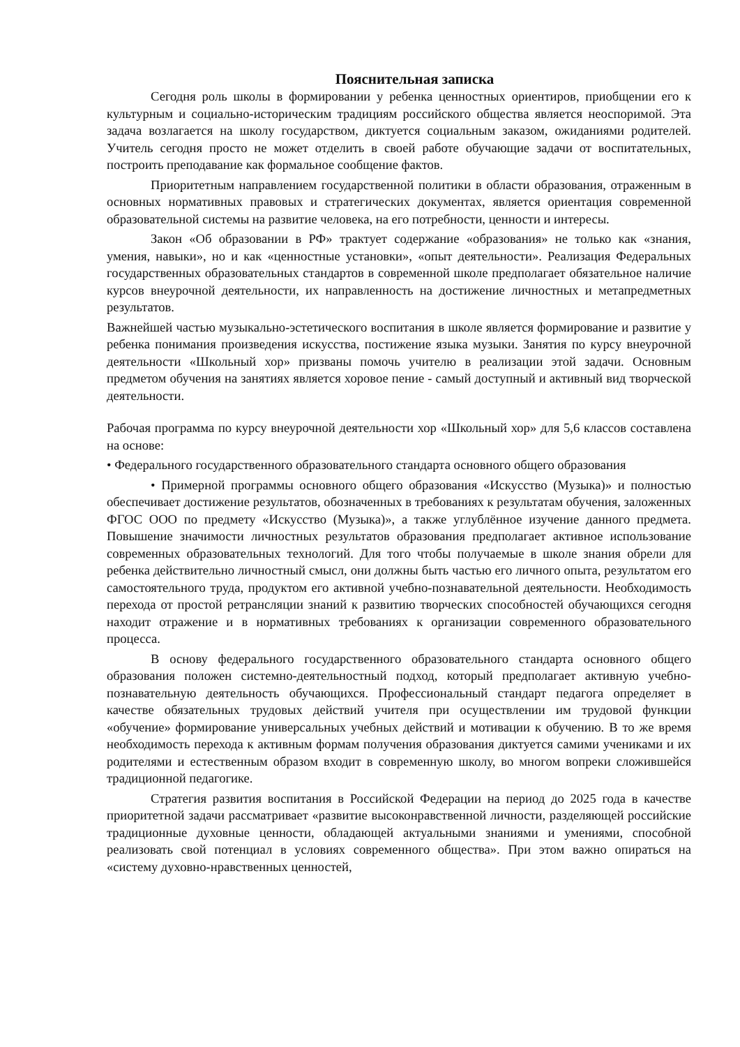Пояснительная записка
Сегодня роль школы в формировании у ребенка ценностных ориентиров, приобщении его к культурным и социально-историческим традициям российского общества является неоспоримой. Эта задача возлагается на школу государством, диктуется социальным заказом, ожиданиями родителей. Учитель сегодня просто не может отделить в своей работе обучающие задачи от воспитательных, построить преподавание как формальное сообщение фактов.
Приоритетным направлением государственной политики в области образования, отраженным в основных нормативных правовых и стратегических документах, является ориентация современной образовательной системы на развитие человека, на его потребности, ценности и интересы.
Закон «Об образовании в РФ» трактует содержание «образования» не только как «знания, умения, навыки», но и как «ценностные установки», «опыт деятельности». Реализация Федеральных государственных образовательных стандартов в современной школе предполагает обязательное наличие курсов внеурочной деятельности, их направленность на достижение личностных и метапредметных результатов.
Важнейшей частью музыкально-эстетического воспитания в школе является формирование и развитие у ребенка понимания произведения искусства, постижение языка музыки. Занятия по курсу внеурочной деятельности «Школьный хор» призваны помочь учителю в реализации этой задачи. Основным предметом обучения на занятиях является хоровое пение - самый доступный и активный вид творческой деятельности.
Рабочая программа по курсу внеурочной деятельности хор «Школьный хор» для 5,6 классов составлена на основе:
• Федерального государственного образовательного стандарта основного общего образования
• Примерной программы основного общего образования «Искусство (Музыка)» и полностью обеспечивает достижение результатов, обозначенных в требованиях к результатам обучения, заложенных ФГОС ООО по предмету «Искусство (Музыка)», а также углублённое изучение данного предмета. Повышение значимости личностных результатов образования предполагает активное использование современных образовательных технологий. Для того чтобы получаемые в школе знания обрели для ребенка действительно личностный смысл, они должны быть частью его личного опыта, результатом его самостоятельного труда, продуктом его активной учебно-познавательной деятельности. Необходимость перехода от простой ретрансляции знаний к развитию творческих способностей обучающихся сегодня находит отражение и в нормативных требованиях к организации современного образовательного процесса.
В основу федерального государственного образовательного стандарта основного общего образования положен системно-деятельностный подход, который предполагает активную учебно-познавательную деятельность обучающихся. Профессиональный стандарт педагога определяет в качестве обязательных трудовых действий учителя при осуществлении им трудовой функции «обучение» формирование универсальных учебных действий и мотивации к обучению. В то же время необходимость перехода к активным формам получения образования диктуется самими учениками и их родителями и естественным образом входит в современную школу, во многом вопреки сложившейся традиционной педагогике.
Стратегия развития воспитания в Российской Федерации на период до 2025 года в качестве приоритетной задачи рассматривает «развитие высоконравственной личности, разделяющей российские традиционные духовные ценности, обладающей актуальными знаниями и умениями, способной реализовать свой потенциал в условиях современного общества». При этом важно опираться на «систему духовно-нравственных ценностей,